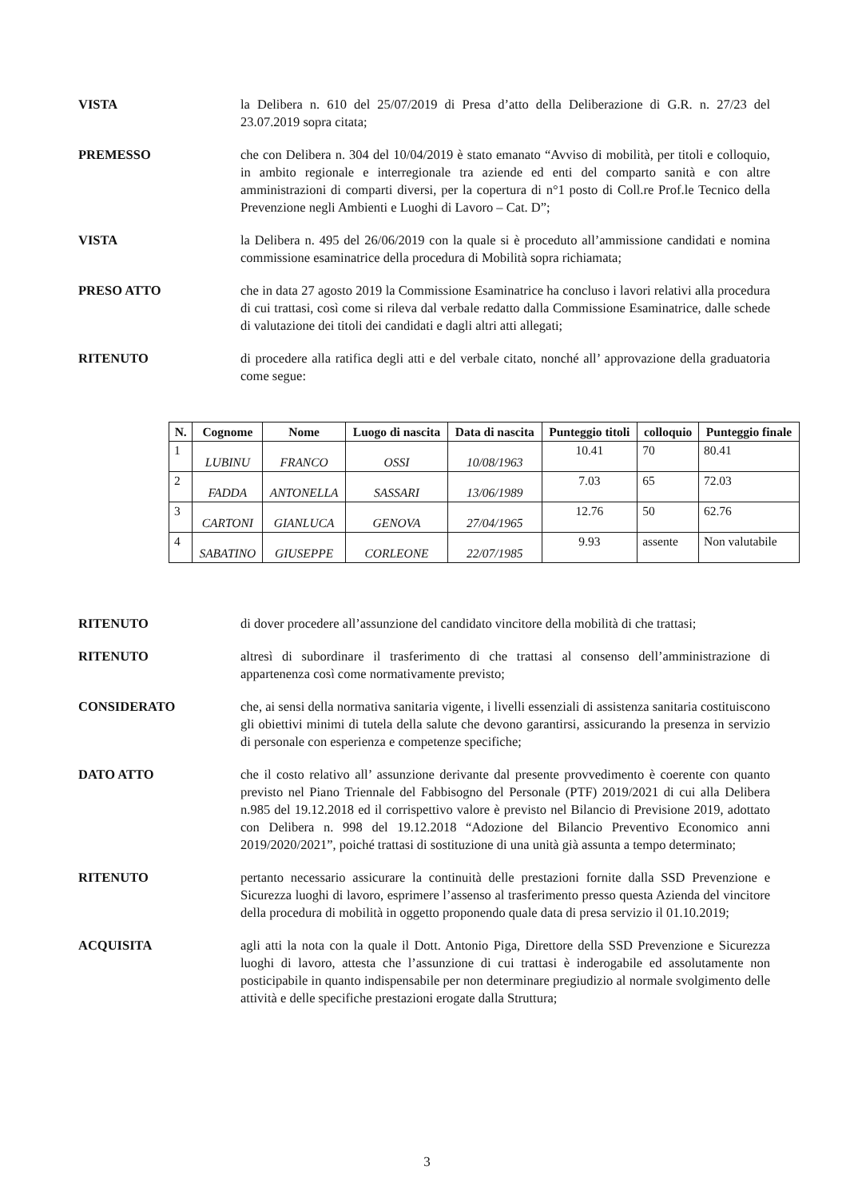VISTA la Delibera n. 610 del 25/07/2019 di Presa d’atto della Deliberazione di G.R. n. 27/23 del 23.07.2019 sopra citata;
PREMESSO che con Delibera n. 304 del 10/04/2019 è stato emanato “Avviso di mobilità, per titoli e colloquio, in ambito regionale e interregionale tra aziende ed enti del comparto sanità e con altre amministrazioni di comparti diversi, per la copertura di n°1 posto di Coll.re Prof.le Tecnico della Prevenzione negli Ambienti e Luoghi di Lavoro – Cat. D”;
VISTA la Delibera n. 495 del 26/06/2019 con la quale si è proceduto all’ammissione candidati e nomina commissione esaminatrice della procedura di Mobilità sopra richiamata;
PRESO ATTO che in data 27 agosto 2019 la Commissione Esaminatrice ha concluso i lavori relativi alla procedura di cui trattasi, così come si rileva dal verbale redatto dalla Commissione Esaminatrice, dalle schede di valutazione dei titoli dei candidati e dagli altri atti allegati;
RITENUTO di procedere alla ratifica degli atti e del verbale citato, nonché all’ approvazione della graduatoria come segue:
| N. | Cognome | Nome | Luogo di nascita | Data di nascita | Punteggio titoli | colloquio | Punteggio finale |
| --- | --- | --- | --- | --- | --- | --- | --- |
| 1 | LUBINU | FRANCO | OSSI | 10/08/1963 | 10.41 | 70 | 80.41 |
| 2 | FADDA | ANTONELLA | SASSARI | 13/06/1989 | 7.03 | 65 | 72.03 |
| 3 | CARTONI | GIANLUCA | GENOVA | 27/04/1965 | 12.76 | 50 | 62.76 |
| 4 | SABATINO | GIUSEPPE | CORLEONE | 22/07/1985 | 9.93 | assente | Non valutabile |
RITENUTO di dover procedere all’assunzione del candidato vincitore della mobilità di che trattasi;
RITENUTO altresì di subordinare il trasferimento di che trattasi al consenso dell’amministrazione di appartenenza così come normativamente previsto;
CONSIDERATO che, ai sensi della normativa sanitaria vigente, i livelli essenziali di assistenza sanitaria costituiscono gli obiettivi minimi di tutela della salute che devono garantirsi, assicurando la presenza in servizio di personale con esperienza e competenze specifiche;
DATO ATTO che il costo relativo all’ assunzione derivante dal presente provvedimento è coerente con quanto previsto nel Piano Triennale del Fabbisogno del Personale (PTF) 2019/2021 di cui alla Delibera n.985 del 19.12.2018 ed il corrispettivo valore è previsto nel Bilancio di Previsione 2019, adottato con Delibera n. 998 del 19.12.2018 “Adozione del Bilancio Preventivo Economico anni 2019/2020/2021”, poiché trattasi di sostituzione di una unità già assunta a tempo determinato;
RITENUTO pertanto necessario assicurare la continuità delle prestazioni fornite dalla SSD Prevenzione e Sicurezza luoghi di lavoro, esprimere l’assenso al trasferimento presso questa Azienda del vincitore della procedura di mobilità in oggetto proponendo quale data di presa servizio il 01.10.2019;
ACQUISITA agli atti la nota con la quale il Dott. Antonio Piga, Direttore della SSD Prevenzione e Sicurezza luoghi di lavoro, attesta che l’assunzione di cui trattasi è inderogabile ed assolutamente non posticipabile in quanto indispensabile per non determinare pregiudizio al normale svolgimento delle attività e delle specifiche prestazioni erogate dalla Struttura;
3